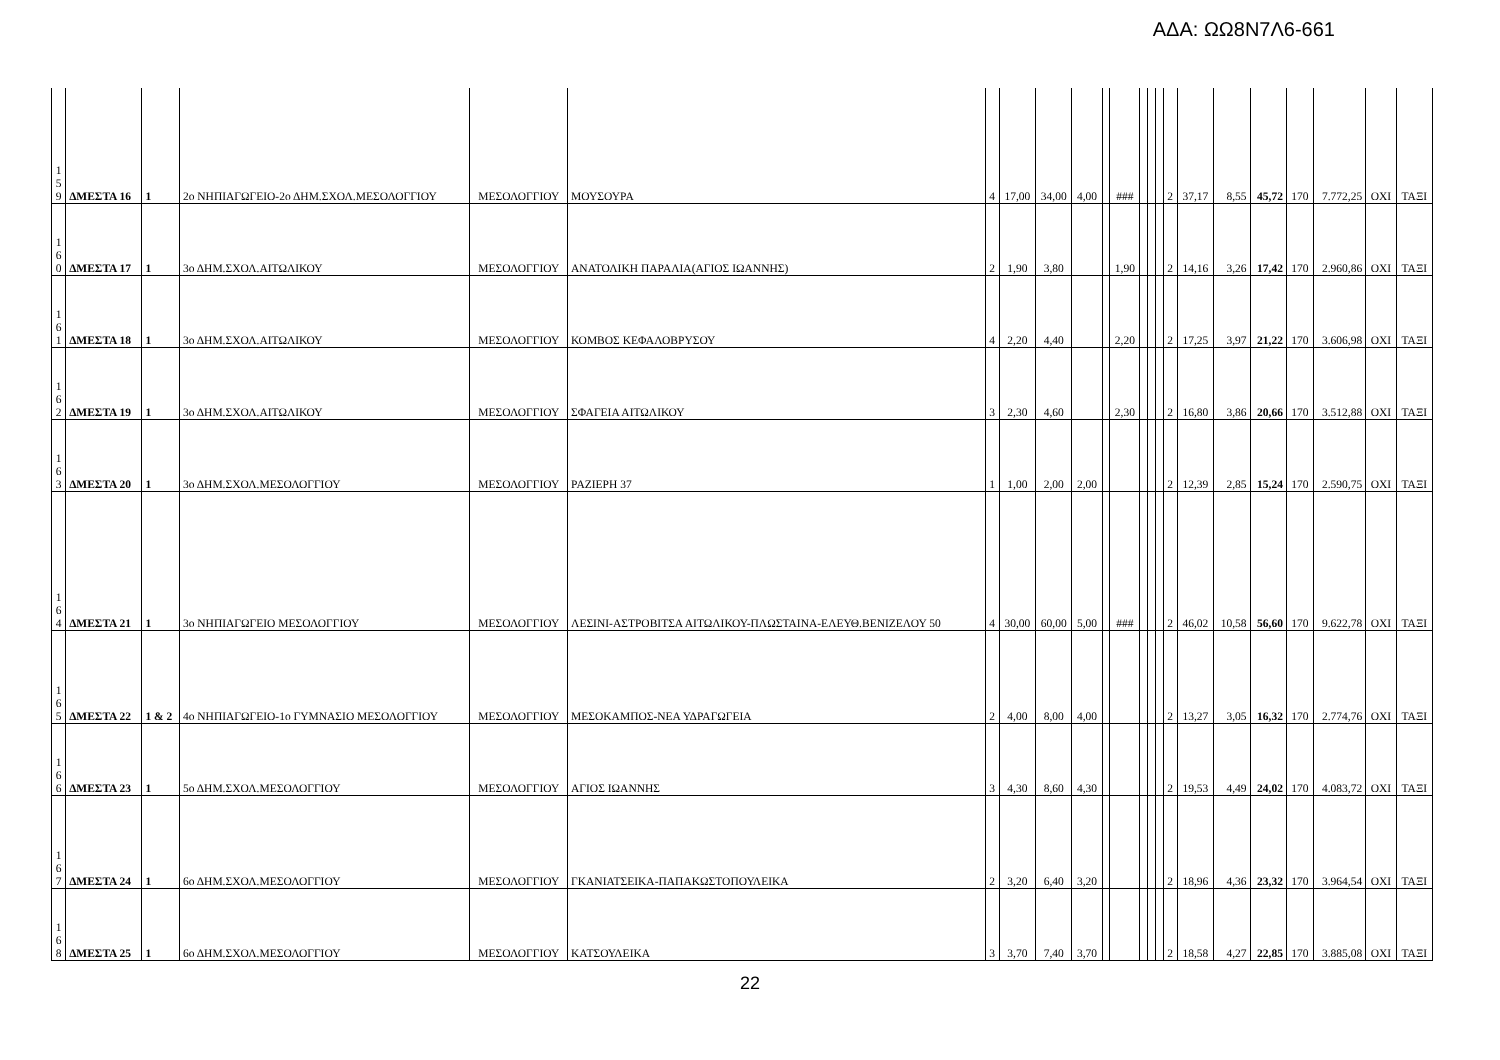ΑΔΑ: ΩΩ8Ν7Λ6-661
| 1 5 9 | ΔΜΕΣΤΑ 16 | 1 | 2ο ΝΗΠΙΑΓΩΓΕΙΟ-2ο ΔΗΜ.ΣΧΟΛ.ΜΕΣΟΛΟΓΓΙΟΥ | ΜΕΣΟΛΟΓΓΙΟΥ | ΜΟΥΣΟΥΡΑ | 4 | 17,00 | 34,00 | 4,00 | | ### | | | | 2 | 37,17 | 8,55 | 45,72 | 170 | 7.772,25 | ΟΧΙ | ΤΑΞΙ |
| 1 6 0 | ΔΜΕΣΤΑ 17 | 1 | 3ο ΔΗΜ.ΣΧΟΛ.ΑΙΤΩΛΙΚΟΥ | ΜΕΣΟΛΟΓΓΙΟΥ | ΑΝΑΤΟΛΙΚΗ ΠΑΡΑΛΙΑ(ΑΓΙΟΣ ΙΩΑΝΝΗΣ) | 2 | 1,90 | 3,80 | | | 1,90 | | | | 2 | 14,16 | 3,26 | 17,42 | 170 | 2.960,86 | ΟΧΙ | ΤΑΞΙ |
| 1 6 1 | ΔΜΕΣΤΑ 18 | 1 | 3ο ΔΗΜ.ΣΧΟΛ.ΑΙΤΩΛΙΚΟΥ | ΜΕΣΟΛΟΓΓΙΟΥ | ΚΟΜΒΟΣ ΚΕΦΑΛΟΒΡΥΣΟΥ | 4 | 2,20 | 4,40 | | | 2,20 | | | | 2 | 17,25 | 3,97 | 21,22 | 170 | 3.606,98 | ΟΧΙ | ΤΑΞΙ |
| 1 6 2 | ΔΜΕΣΤΑ 19 | 1 | 3ο ΔΗΜ.ΣΧΟΛ.ΑΙΤΩΛΙΚΟΥ | ΜΕΣΟΛΟΓΓΙΟΥ | ΣΦΑΓΕΙΑ ΑΙΤΩΛΙΚΟΥ | 3 | 2,30 | 4,60 | | | 2,30 | | | | 2 | 16,80 | 3,86 | 20,66 | 170 | 3.512,88 | ΟΧΙ | ΤΑΞΙ |
| 1 6 3 | ΔΜΕΣΤΑ 20 | 1 | 3ο ΔΗΜ.ΣΧΟΛ.ΜΕΣΟΛΟΓΓΙΟΥ | ΜΕΣΟΛΟΓΓΙΟΥ | ΡΑΖΙΕΡΗ 37 | 1 | 1,00 | 2,00 | 2,00 | | | | | | 2 | 12,39 | 2,85 | 15,24 | 170 | 2.590,75 | ΟΧΙ | ΤΑΞΙ |
| 1 6 4 | ΔΜΕΣΤΑ 21 | 1 | 3ο ΝΗΠΙΑΓΩΓΕΙΟ ΜΕΣΟΛΟΓΓΙΟΥ | ΜΕΣΟΛΟΓΓΙΟΥ | ΛΕΣΙΝΙ-ΑΣΤΡΟΒΙΤΣΑ ΑΙΤΩΛΙΚΟΥ-ΠΛΩΣΤΑΙΝΑ-ΕΛΕΥΘ.ΒΕΝΙΖΕΛΟΥ 50 | 4 | 30,00 | 60,00 | 5,00 | | ### | | | | 2 | 46,02 | 10,58 | 56,60 | 170 | 9.622,78 | ΟΧΙ | ΤΑΞΙ |
| 1 6 5 | ΔΜΕΣΤΑ 22 | 1 & 2 | 4ο ΝΗΠΙΑΓΩΓΕΙΟ-1ο ΓΥΜΝΑΣΙΟ ΜΕΣΟΛΟΓΓΙΟΥ | ΜΕΣΟΛΟΓΓΙΟΥ | ΜΕΣΟΚΑΜΠΟΣ-ΝΕΑ ΥΔΡΑΓΩΓΕΙΑ | 2 | 4,00 | 8,00 | 4,00 | | | | | | 2 | 13,27 | 3,05 | 16,32 | 170 | 2.774,76 | ΟΧΙ | ΤΑΞΙ |
| 1 6 6 | ΔΜΕΣΤΑ 23 | 1 | 5ο ΔΗΜ.ΣΧΟΛ.ΜΕΣΟΛΟΓΓΙΟΥ | ΜΕΣΟΛΟΓΓΙΟΥ | ΑΓΙΟΣ ΙΩΑΝΝΗΣ | 3 | 4,30 | 8,60 | 4,30 | | | | | | 2 | 19,53 | 4,49 | 24,02 | 170 | 4.083,72 | ΟΧΙ | ΤΑΞΙ |
| 1 6 7 | ΔΜΕΣΤΑ 24 | 1 | 6ο ΔΗΜ.ΣΧΟΛ.ΜΕΣΟΛΟΓΓΙΟΥ | ΜΕΣΟΛΟΓΓΙΟΥ | ΓΚΑΝΙΑΤΣΕΙΚΑ-ΠΑΠΑΚΩΣΤΟΠΟΥΛΕΙΚΑ | 2 | 3,20 | 6,40 | 3,20 | | | | | | 2 | 18,96 | 4,36 | 23,32 | 170 | 3.964,54 | ΟΧΙ | ΤΑΞΙ |
| 1 6 8 | ΔΜΕΣΤΑ 25 | 1 | 6ο ΔΗΜ.ΣΧΟΛ.ΜΕΣΟΛΟΓΓΙΟΥ | ΜΕΣΟΛΟΓΓΙΟΥ | ΚΑΤΣΟΥΛΕΙΚΑ | 3 | 3,70 | 7,40 | 3,70 | | | | | | 2 | 18,58 | 4,27 | 22,85 | 170 | 3.885,08 | ΟΧΙ | ΤΑΞΙ |
22